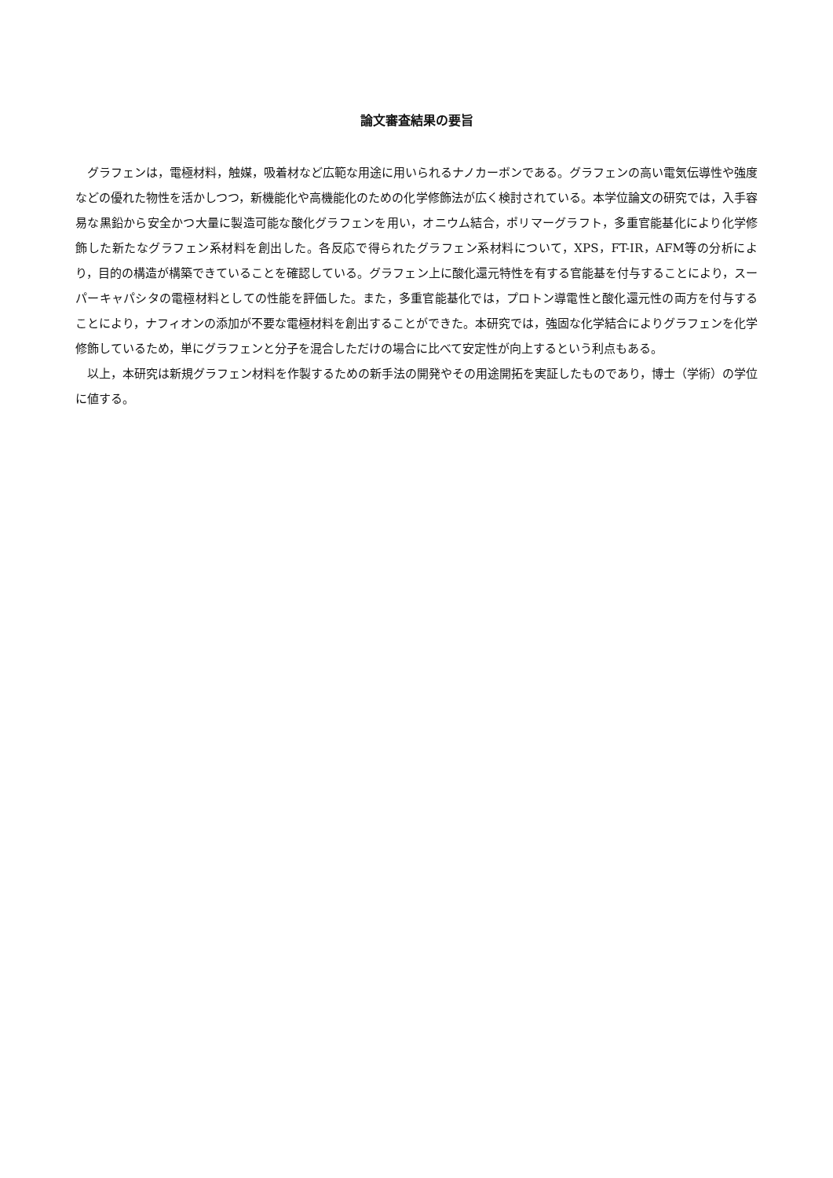論文審査結果の要旨
グラフェンは，電極材料，触媒，吸着材など広範な用途に用いられるナノカーボンである。グラフェンの高い電気伝導性や強度などの優れた物性を活かしつつ，新機能化や高機能化のための化学修飾法が広く検討されている。本学位論文の研究では，入手容易な黒鉛から安全かつ大量に製造可能な酸化グラフェンを用い，オニウム結合，ポリマーグラフト，多重官能基化により化学修飾した新たなグラフェン系材料を創出した。各反応で得られたグラフェン系材料について，XPS，FT-IR，AFM等の分析により，目的の構造が構築できていることを確認している。グラフェン上に酸化還元特性を有する官能基を付与することにより，スーパーキャパシタの電極材料としての性能を評価した。また，多重官能基化では，プロトン導電性と酸化還元性の両方を付与することにより，ナフィオンの添加が不要な電極材料を創出することができた。本研究では，強固な化学結合によりグラフェンを化学修飾しているため，単にグラフェンと分子を混合しただけの場合に比べて安定性が向上するという利点もある。
以上，本研究は新規グラフェン材料を作製するための新手法の開発やその用途開拓を実証したものであり，博士（学術）の学位に値する。